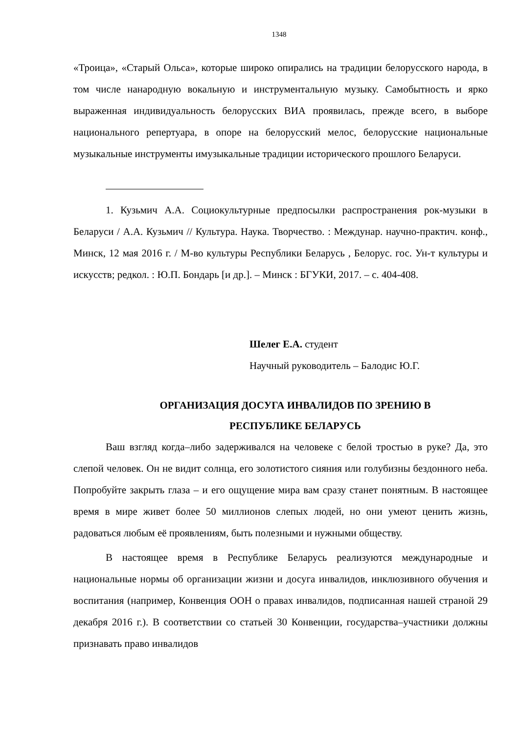1348
«Троица», «Старый Ольса», которые широко опирались на традиции белорусского народа, в том числе нанародную вокальную и инструментальную музыку. Самобытность и ярко выраженная индивидуальность белорусских ВИА проявилась, прежде всего, в выборе национального репертуара, в опоре на белорусский мелос, белорусские национальные музыкальные инструменты имузыкальные традиции исторического прошлого Беларуси.
1. Кузьмич А.А. Социокультурные предпосылки распространения рок-музыки в Беларуси / А.А. Кузьмич // Культура. Наука. Творчество. : Междунар. научно-практич. конф., Минск, 12 мая 2016 г. / М-во культуры Республики Беларусь , Белорус. гос. Ун-т культуры и искусств; редкол. : Ю.П. Бондарь [и др.]. – Минск : БГУКИ, 2017. – с. 404-408.
Шелег Е.А. студент
Научный руководитель – Балодис Ю.Г.
ОРГАНИЗАЦИЯ ДОСУГА ИНВАЛИДОВ ПО ЗРЕНИЮ В
РЕСПУБЛИКЕ БЕЛАРУСЬ
Ваш взгляд когда–либо задерживался на человеке с белой тростью в руке? Да, это слепой человек. Он не видит солнца, его золотистого сияния или голубизны бездонного неба. Попробуйте закрыть глаза – и его ощущение мира вам сразу станет понятным. В настоящее время в мире живет более 50 миллионов слепых людей, но они умеют ценить жизнь, радоваться любым её проявлениям, быть полезными и нужными обществу.
В настоящее время в Республике Беларусь реализуются международные и национальные нормы об организации жизни и досуга инвалидов, инклюзивного обучения и воспитания (например, Конвенция ООН о правах инвалидов, подписанная нашей страной 29 декабря 2016 г.). В соответствии со статьей 30 Конвенции, государства–участники должны признавать право инвалидов